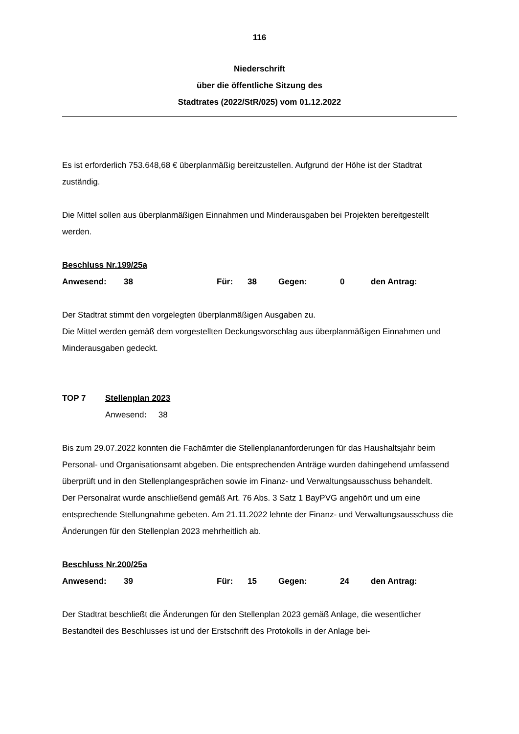116
Niederschrift
über die öffentliche Sitzung des
Stadtrates (2022/StR/025) vom 01.12.2022
Es ist erforderlich 753.648,68 € überplanmäßig bereitzustellen. Aufgrund der Höhe ist der Stadtrat zuständig.
Die Mittel sollen aus überplanmäßigen Einnahmen und Minderausgaben bei Projekten bereitgestellt werden.
Beschluss Nr.199/25a
Anwesend: 38 Für: 38 Gegen: 0 den Antrag:
Der Stadtrat stimmt den vorgelegten überplanmäßigen Ausgaben zu.
Die Mittel werden gemäß dem vorgestellten Deckungsvorschlag aus überplanmäßigen Einnahmen und Minderausgaben gedeckt.
TOP 7 Stellenplan 2023
Anwesend: 38
Bis zum 29.07.2022 konnten die Fachämter die Stellenplananforderungen für das Haushaltsjahr beim Personal- und Organisationsamt abgeben. Die entsprechenden Anträge wurden dahingehend umfassend überprüft und in den Stellenplangesprächen sowie im Finanz- und Verwaltungsausschuss behandelt.
Der Personalrat wurde anschließend gemäß Art. 76 Abs. 3 Satz 1 BayPVG angehört und um eine entsprechende Stellungnahme gebeten. Am 21.11.2022 lehnte der Finanz- und Verwaltungsausschuss die Änderungen für den Stellenplan 2023 mehrheitlich ab.
Beschluss Nr.200/25a
Anwesend: 39 Für: 15 Gegen: 24 den Antrag:
Der Stadtrat beschließt die Änderungen für den Stellenplan 2023 gemäß Anlage, die wesentlicher Bestandteil des Beschlusses ist und der Erstschrift des Protokolls in der Anlage bei-